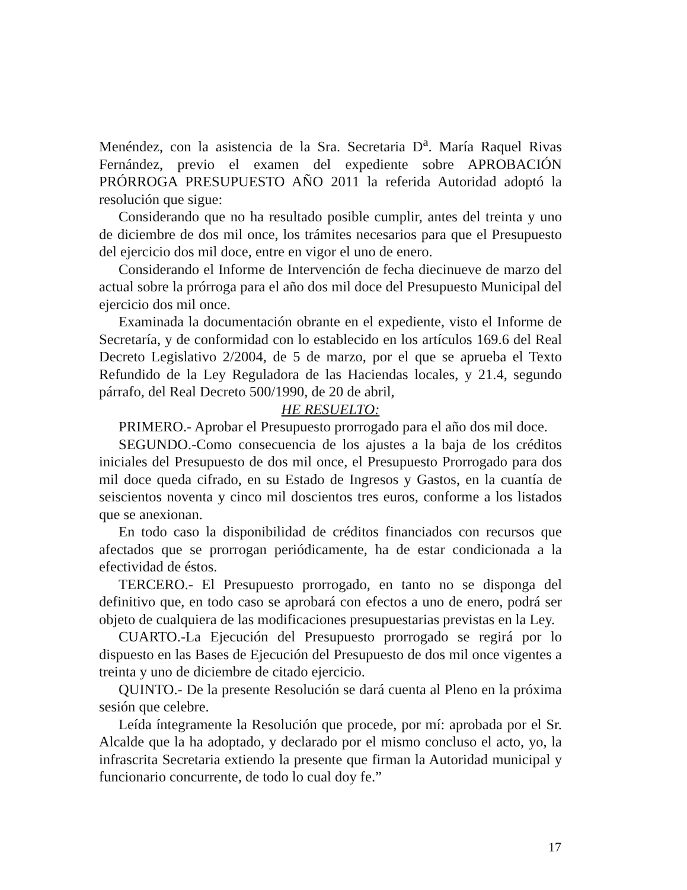Menéndez, con la asistencia de la Sra. Secretaria D<sup>a</sup>. María Raquel Rivas Fernández, previo el examen del expediente sobre APROBACIÓN PRÓRROGA PRESUPUESTO AÑO 2011 la referida Autoridad adoptó la resolución que sigue:
Considerando que no ha resultado posible cumplir, antes del treinta y uno de diciembre de dos mil once, los trámites necesarios para que el Presupuesto del ejercicio dos mil doce, entre en vigor el uno de enero.
Considerando el Informe de Intervención de fecha diecinueve de marzo del actual sobre la prórroga para el año dos mil doce del Presupuesto Municipal del ejercicio dos mil once.
Examinada la documentación obrante en el expediente, visto el Informe de Secretaría, y de conformidad con lo establecido en los artículos 169.6 del Real Decreto Legislativo 2/2004, de 5 de marzo, por el que se aprueba el Texto Refundido de la Ley Reguladora de las Haciendas locales, y 21.4, segundo párrafo, del Real Decreto 500/1990, de 20 de abril,
HE RESUELTO:
PRIMERO.- Aprobar el Presupuesto prorrogado para el año dos mil doce.
SEGUNDO.-Como consecuencia de los ajustes a la baja de los créditos iniciales del Presupuesto de dos mil once, el Presupuesto Prorrogado para dos mil doce queda cifrado, en su Estado de Ingresos y Gastos, en la cuantía de seiscientos noventa y cinco mil doscientos tres euros, conforme a los listados que se anexionan.
En todo caso la disponibilidad de créditos financiados con recursos que afectados que se prorrogan periódicamente, ha de estar condicionada a la efectividad de éstos.
TERCERO.- El Presupuesto prorrogado, en tanto no se disponga del definitivo que, en todo caso se aprobará con efectos a uno de enero, podrá ser objeto de cualquiera de las modificaciones presupuestarias previstas en la Ley.
CUARTO.-La Ejecución del Presupuesto prorrogado se regirá por lo dispuesto en las Bases de Ejecución del Presupuesto de dos mil once vigentes a treinta y uno de diciembre de citado ejercicio.
QUINTO.- De la presente Resolución se dará cuenta al Pleno en la próxima sesión que celebre.
Leída íntegramente la Resolución que procede, por mí: aprobada por el Sr. Alcalde que la ha adoptado, y declarado por el mismo concluso el acto, yo, la infrascrita Secretaria extiendo la presente que firman la Autoridad municipal y funcionario concurrente, de todo lo cual doy fe.”
17